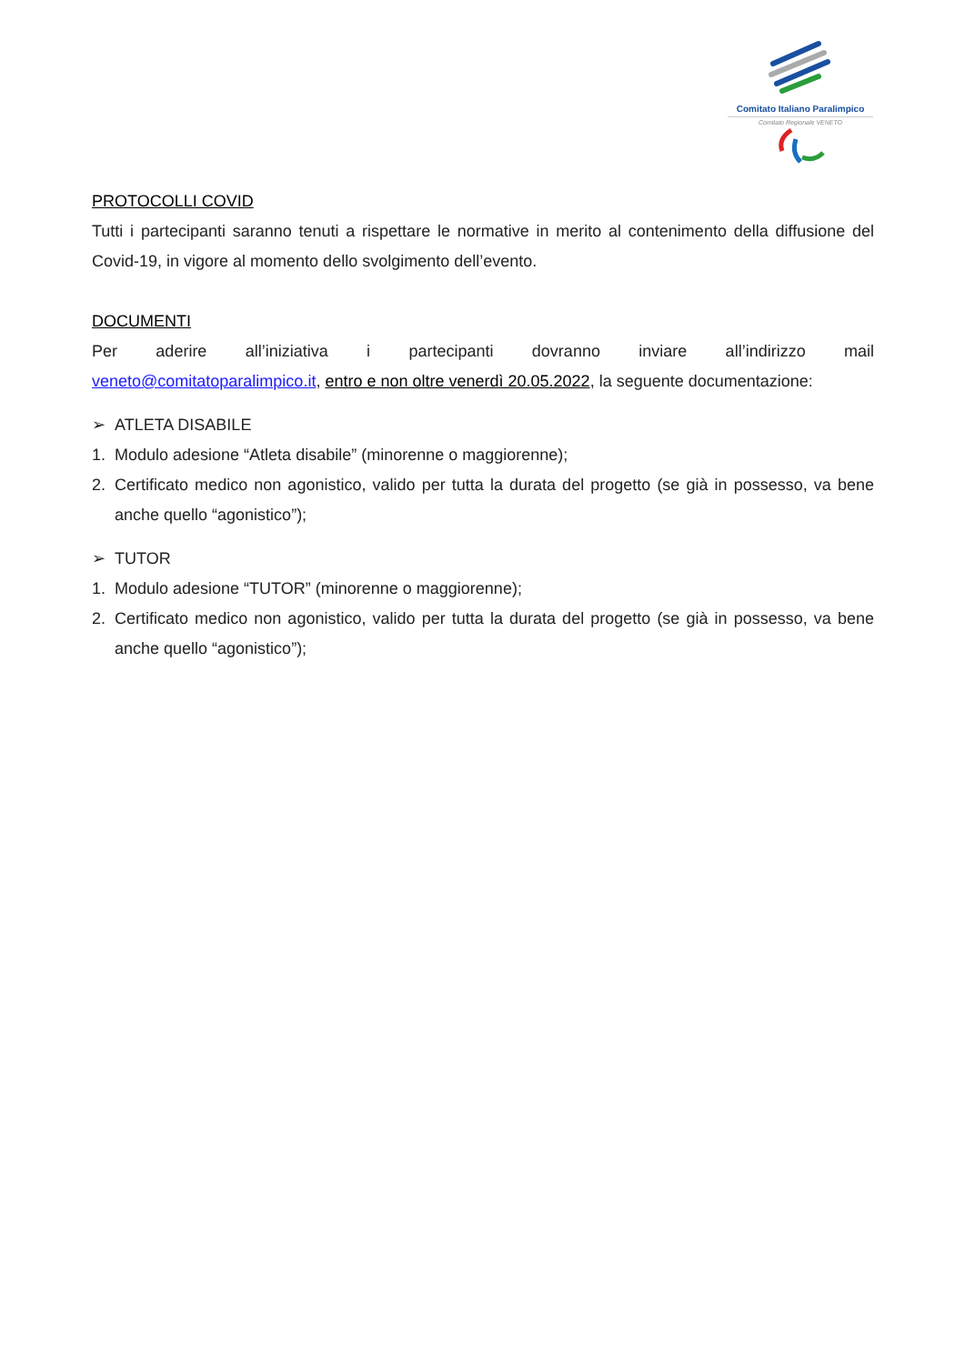Comitato Italiano Paralimpico
Comitato Regionale VENETO
PROTOCOLLI COVID
Tutti i partecipanti saranno tenuti a rispettare le normative in merito al contenimento della diffusione del Covid-19, in vigore al momento dello svolgimento dell’evento.
DOCUMENTI
Per aderire all’iniziativa i partecipanti dovranno inviare all’indirizzo mail
veneto@comitatoparalimpico.it, entro e non oltre venerdì 20.05.2022, la seguente documentazione:
➢ ATLETA DISABILE
1. Modulo adesione “Atleta disabile” (minorenne o maggiorenne);
2. Certificato medico non agonistico, valido per tutta la durata del progetto (se già in possesso, va bene anche quello “agonistico”);
➢ TUTOR
1. Modulo adesione “TUTOR” (minorenne o maggiorenne);
2. Certificato medico non agonistico, valido per tutta la durata del progetto (se già in possesso, va bene anche quello “agonistico”);